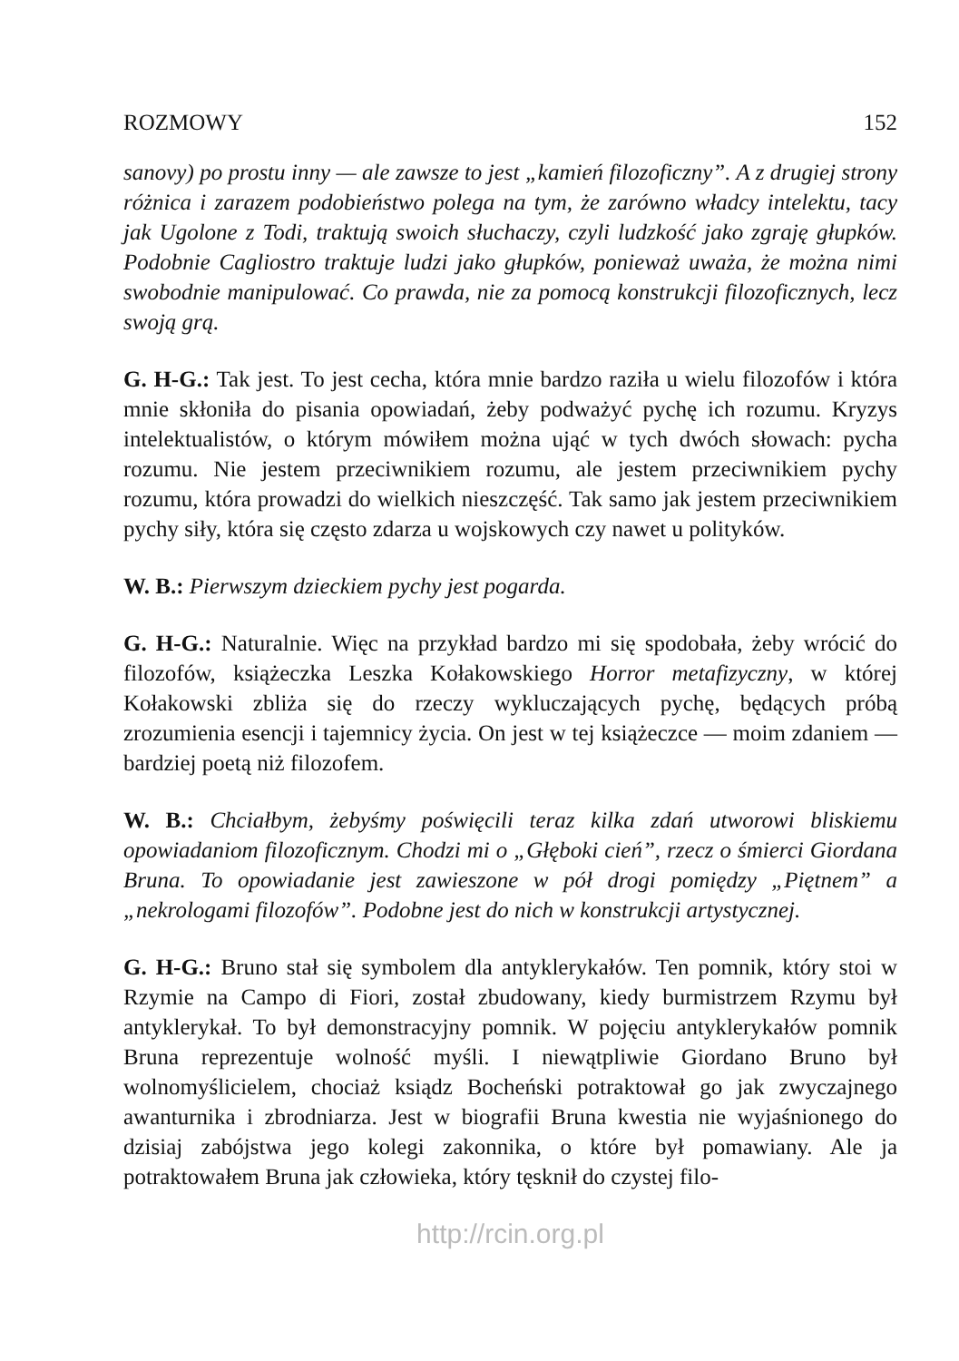ROZMOWY 152
sanovy) po prostu inny — ale zawsze to jest „kamień filozoficzny”. A z drugiej strony różnica i zarazem podobieństwo polega na tym, że zarówno władcy intelektu, tacy jak Ugolone z Todi, traktują swoich słuchaczy, czyli ludzkość jako zgraję głupków. Podobnie Cagliostro traktuje ludzi jako głupków, ponieważ uważa, że można nimi swobodnie manipulować. Co prawda, nie za pomocą konstrukcji filozoficznych, lecz swoją grą.
G. H-G.: Tak jest. To jest cecha, która mnie bardzo raziła u wielu filozofów i która mnie skłoniła do pisania opowiadań, żeby podważyć pychę ich rozumu. Kryzys intelektualistów, o którym mówiłem można ująć w tych dwóch słowach: pycha rozumu. Nie jestem przeciwnikiem rozumu, ale jestem przeciwnikiem pychy rozumu, która prowadzi do wielkich nieszczęść. Tak samo jak jestem przeciwnikiem pychy siły, która się często zdarza u wojskowych czy nawet u polityków.
W. B.: Pierwszym dzieckiem pychy jest pogarda.
G. H-G.: Naturalnie. Więc na przykład bardzo mi się spodobała, żeby wrócić do filozofów, książeczka Leszka Kołakowskiego Horror metafizyczny, w której Kołakowski zbliża się do rzeczy wykluczających pychę, będących próbą zrozumienia esencji i tajemnicy życia. On jest w tej książeczce — moim zdaniem — bardziej poetą niż filozofem.
W. B.: Chciałbym, żebyśmy poświęcili teraz kilka zdań utworowi bliskiemu opowiadaniom filozoficznym. Chodzi mi o „Głęboki cień”, rzecz o śmierci Giordana Bruna. To opowiadanie jest zawieszone w pół drogi pomiędzy „Piętnem” a „nekrologami filozofów”. Podobne jest do nich w konstrukcji artystycznej.
G. H-G.: Bruno stał się symbolem dla antyklerykałów. Ten pomnik, który stoi w Rzymie na Campo di Fiori, został zbudowany, kiedy burmistrzem Rzymu był antyklerykał. To był demonstracyjny pomnik. W pojęciu antyklerykałów pomnik Bruna reprezentuje wolność myśli. I niewątpliwie Giordano Bruno był wolnomyślicielem, chociaż ksiądz Bocheński potraktował go jak zwyczajnego awanturnika i zbrodniarza. Jest w biografii Bruna kwestia nie wyjaśnionego do dzisiaj zabójstwa jego kolegi zakonnika, o które był pomawiany. Ale ja potraktowałem Bruna jak człowieka, który tęsknił do czystej filo-
http://rcin.org.pl